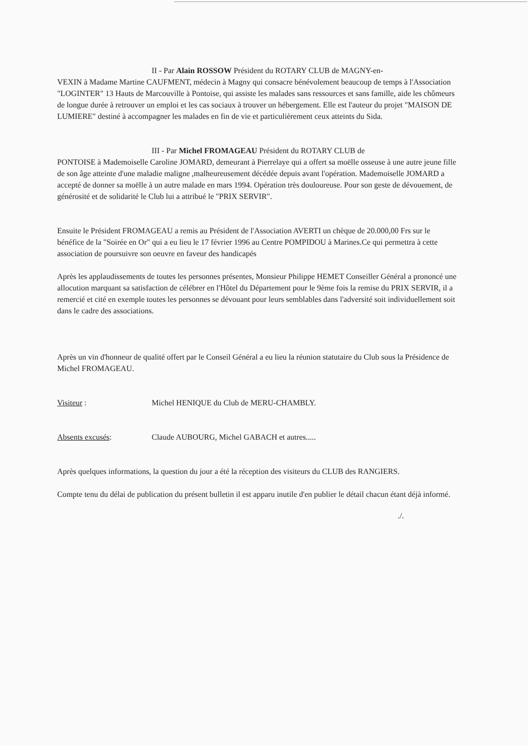II - Par Alain ROSSOW Président du ROTARY CLUB de MAGNY-en-
VEXIN à Madame Martine CAUFMENT, médecin à Magny qui consacre bénévolement beaucoup de temps à l'Association "LOGINTER" 13 Hauts de Marcouville à Pontoise, qui assiste les malades sans ressources et sans famille, aide les chômeurs de longue durée à retrouver un emploi et les cas sociaux à trouver un hébergement. Elle est l'auteur du projet "MAISON DE LUMIERE" destiné à accompagner les malades en fin de vie et particulièrement ceux atteints du Sida.
III - Par Michel FROMAGEAU Président du ROTARY CLUB de
PONTOISE à Mademoiselle Caroline JOMARD, demeurant à Pierrelaye qui a offert sa moëlle osseuse à une autre jeune fille de son âge atteinte d'une maladie maligne ,malheureusement décédée depuis avant l'opération. Mademoiselle JOMARD a accepté de donner sa moëlle à un autre malade en mars 1994. Opération très douloureuse. Pour son geste de dévouement, de générosité et de solidarité le Club lui a attribué le "PRIX SERVIR".
Ensuite le Président FROMAGEAU a remis au Président de l'Association AVERTI un chèque de 20.000,00 Frs sur le bénéfice de la "Soirée en Or" qui a eu lieu le 17 février 1996 au Centre POMPIDOU à Marines.Ce qui permettra à cette association de poursuivre son oeuvre en faveur des handicapés
Après les applaudissements de toutes les personnes présentes, Monsieur Philippe HEMET Conseiller Général a prononcé une allocution marquant sa satisfaction de célébrer en l'Hôtel du Département pour le 9ème fois la remise du PRIX SERVIR, il a remercié et cité en exemple toutes les personnes se dévouant pour leurs semblables dans l'adversité soit individuellement soit dans le cadre des associations.
Après un vin d'honneur de qualité offert par le Conseil Général a eu lieu la réunion statutaire du Club sous la Présidence de Michel FROMAGEAU.
Visiteur : Michel HENIQUE du Club de MERU-CHAMBLY.
Absents excusés: Claude AUBOURG, Michel GABACH et autres.....
Après quelques informations, la question du jour a été la réception des visiteurs du CLUB des RANGIERS.
Compte tenu du délai de publication du présent bulletin il est apparu inutile d'en publier le détail chacun étant déjà informé.
./.